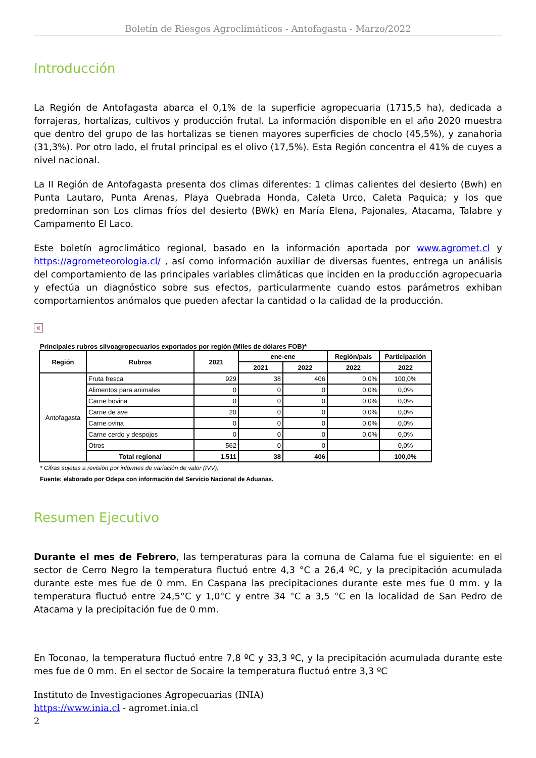Boletín de Riesgos Agroclimáticos - Antofagasta - Marzo/2022
Introducción
La Región de Antofagasta abarca el 0,1% de la superficie agropecuaria (1715,5 ha), dedicada a forrajeras, hortalizas, cultivos y producción frutal. La información disponible en el año 2020 muestra que dentro del grupo de las hortalizas se tienen mayores superficies de choclo (45,5%), y zanahoria (31,3%). Por otro lado, el frutal principal es el olivo (17,5%). Esta Región concentra el 41% de cuyes a nivel nacional.
La II Región de Antofagasta presenta dos climas diferentes: 1 climas calientes del desierto (Bwh) en Punta Lautaro, Punta Arenas, Playa Quebrada Honda, Caleta Urco, Caleta Paquica; y los que predominan son Los climas fríos del desierto (BWk) en María Elena, Pajonales, Atacama, Talabre y Campamento El Laco.
Este boletín agroclimático regional, basado en la información aportada por www.agromet.cl y https://agrometeorologia.cl/ , así como información auxiliar de diversas fuentes, entrega un análisis del comportamiento de las principales variables climáticas que inciden en la producción agropecuaria y efectúa un diagnóstico sobre sus efectos, particularmente cuando estos parámetros exhiban comportamientos anómalos que pueden afectar la cantidad o la calidad de la producción.
×
Principales rubros silvoagropecuarios exportados por región (Miles de dólares FOB)*
| Región | Rubros | 2021 | ene-ene | | Región/país | Participación |
| --- | --- | --- | --- | --- | --- | --- |
| | | | 2021 | 2022 | 2022 | 2022 |
| Antofagasta | Fruta fresca | 929 | 38 | 406 | 0,0% | 100,0% |
| | Alimentos para animales | 0 | 0 | 0 | 0,0% | 0,0% |
| | Carne bovina | 0 | 0 | 0 | 0,0% | 0,0% |
| | Carne de ave | 20 | 0 | 0 | 0,0% | 0,0% |
| | Carne ovina | 0 | 0 | 0 | 0,0% | 0,0% |
| | Carne cerdo y despojos | 0 | 0 | 0 | 0,0% | 0,0% |
| | Otros | 562 | 0 | 0 | | 0,0% |
| | Total regional | 1.511 | 38 | 406 | | 100,0% |
* Cifras sujetas a revisión por informes de variación de valor (IVV).
Fuente: elaborado por Odepa con información del Servicio Nacional de Aduanas.
Resumen Ejecutivo
Durante el mes de Febrero, las temperaturas para la comuna de Calama fue el siguiente: en el sector de Cerro Negro la temperatura fluctuó entre 4,3 °C a 26,4 ºC, y la precipitación acumulada durante este mes fue de 0 mm. En Caspana las precipitaciones durante este mes fue 0 mm. y la temperatura fluctuó entre 24,5°C y 1,0°C y entre 34 °C a 3,5 °C en la localidad de San Pedro de Atacama y la precipitación fue de 0 mm.
En Toconao, la temperatura fluctuó entre 7,8 ºC y 33,3 ºC, y la precipitación acumulada durante este mes fue de 0 mm. En el sector de Socaire la temperatura fluctuó entre 3,3 ºC
Instituto de Investigaciones Agropecuarias (INIA)
https://www.inia.cl - agromet.inia.cl
2